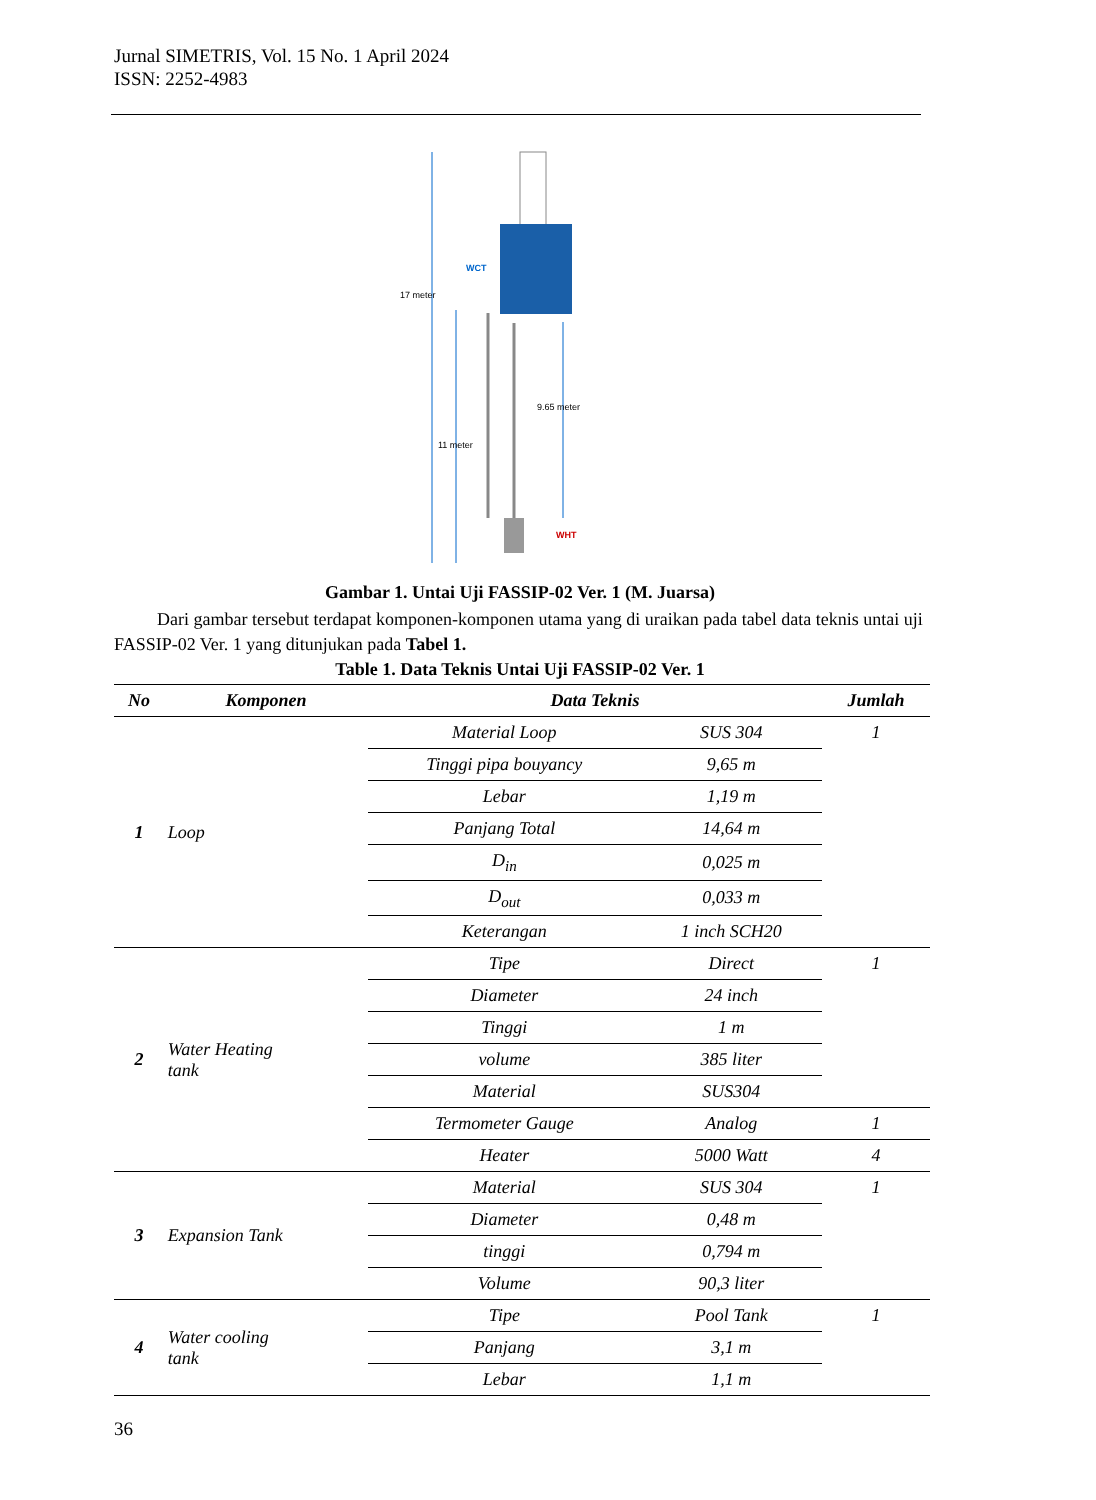Jurnal SIMETRIS, Vol. 15 No. 1 April 2024
ISSN: 2252-4983
17 meter
11 meter
9.65 meter
WCT
WHT
Gambar 1. Untai Uji FASSIP-02 Ver. 1 (M. Juarsa)
Dari gambar tersebut terdapat komponen-komponen utama yang di uraikan pada tabel data teknis untai uji FASSIP-02 Ver. 1 yang ditunjukan pada Tabel 1.
Table 1. Data Teknis Untai Uji FASSIP-02 Ver. 1
| No | Komponen | Data Teknis | | Jumlah |
| --- | --- | --- | --- | --- |
| 1 | Loop | Material Loop | SUS 304 | 1 |
| | | Tinggi pipa bouyancy | 9,65 m | |
| | | Lebar | 1,19 m | |
| | | Panjang Total | 14,64 m | |
| | | D<sub>in</sub> | 0,025 m | |
| | | D<sub>out</sub> | 0,033 m | |
| | | Keterangan | 1 inch SCH20 | |
| 2 | Water Heating tank | Tipe | Direct | 1 |
| | | Diameter | 24 inch | |
| | | Tinggi | 1 m | |
| | | volume | 385 liter | |
| | | Material | SUS304 | |
| | | Termometer Gauge | Analog | 1 |
| | | Heater | 5000 Watt | 4 |
| 3 | Expansion Tank | Material | SUS 304 | 1 |
| | | Diameter | 0,48 m | |
| | | tinggi | 0,794 m | |
| | | Volume | 90,3 liter | |
| 4 | Water cooling tank | Tipe | Pool Tank | 1 |
| | | Panjang | 3,1 m | |
| | | Lebar | 1,1 m | |
36